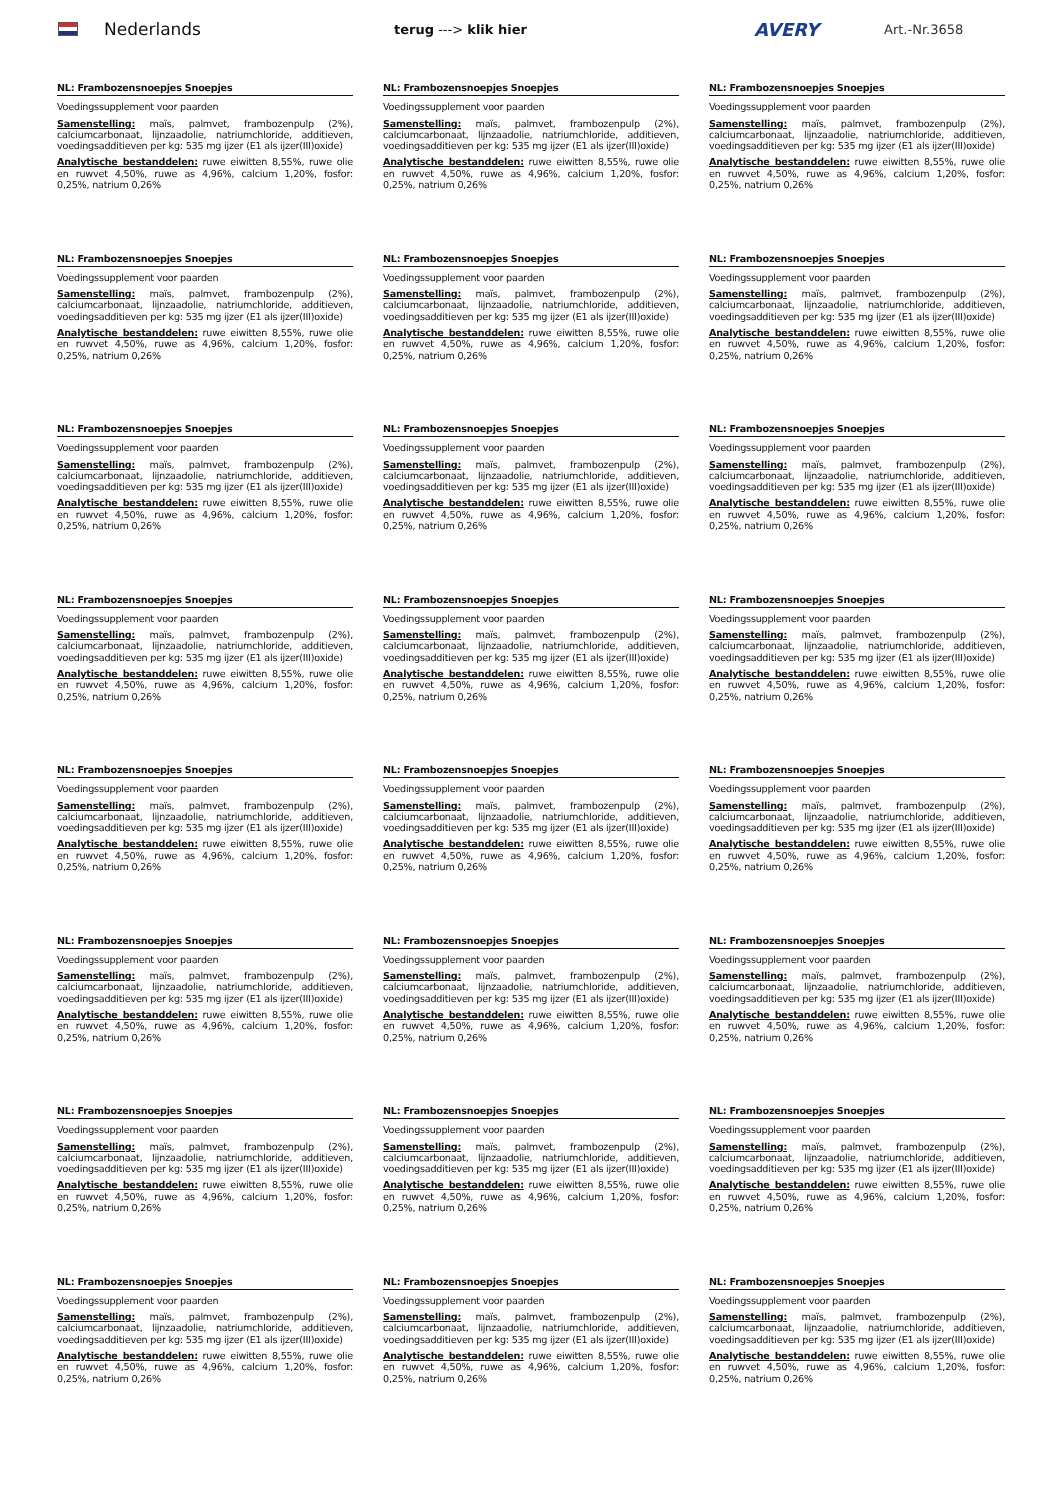Nederlands
terug ---> klik hier
AVERY
Art.-Nr.3658
NL: Frambozensnoepjes Snoepjes
Voedingssupplement voor paarden
Samenstelling: maïs, palmvet, frambozenpulp (2%), calciumcarbonaat, lijnzaadolie, natriumchloride, additieven, voedingsadditieven per kg: 535 mg ijzer (E1 als ijzer(III)oxide)
Analytische bestanddelen: ruwe eiwitten 8,55%, ruwe olie en ruwvet 4,50%, ruwe as 4,96%, calcium 1,20%, fosfor: 0,25%, natrium 0,26%
NL: Frambozensnoepjes Snoepjes
Voedingssupplement voor paarden
Samenstelling: maïs, palmvet, frambozenpulp (2%), calciumcarbonaat, lijnzaadolie, natriumchloride, additieven, voedingsadditieven per kg: 535 mg ijzer (E1 als ijzer(III)oxide)
Analytische bestanddelen: ruwe eiwitten 8,55%, ruwe olie en ruwvet 4,50%, ruwe as 4,96%, calcium 1,20%, fosfor: 0,25%, natrium 0,26%
NL: Frambozensnoepjes Snoepjes
Voedingssupplement voor paarden
Samenstelling: maïs, palmvet, frambozenpulp (2%), calciumcarbonaat, lijnzaadolie, natriumchloride, additieven, voedingsadditieven per kg: 535 mg ijzer (E1 als ijzer(III)oxide)
Analytische bestanddelen: ruwe eiwitten 8,55%, ruwe olie en ruwvet 4,50%, ruwe as 4,96%, calcium 1,20%, fosfor: 0,25%, natrium 0,26%
NL: Frambozensnoepjes Snoepjes
Voedingssupplement voor paarden
Samenstelling: maïs, palmvet, frambozenpulp (2%), calciumcarbonaat, lijnzaadolie, natriumchloride, additieven, voedingsadditieven per kg: 535 mg ijzer (E1 als ijzer(III)oxide)
Analytische bestanddelen: ruwe eiwitten 8,55%, ruwe olie en ruwvet 4,50%, ruwe as 4,96%, calcium 1,20%, fosfor: 0,25%, natrium 0,26%
NL: Frambozensnoepjes Snoepjes
Voedingssupplement voor paarden
Samenstelling: maïs, palmvet, frambozenpulp (2%), calciumcarbonaat, lijnzaadolie, natriumchloride, additieven, voedingsadditieven per kg: 535 mg ijzer (E1 als ijzer(III)oxide)
Analytische bestanddelen: ruwe eiwitten 8,55%, ruwe olie en ruwvet 4,50%, ruwe as 4,96%, calcium 1,20%, fosfor: 0,25%, natrium 0,26%
NL: Frambozensnoepjes Snoepjes
Voedingssupplement voor paarden
Samenstelling: maïs, palmvet, frambozenpulp (2%), calciumcarbonaat, lijnzaadolie, natriumchloride, additieven, voedingsadditieven per kg: 535 mg ijzer (E1 als ijzer(III)oxide)
Analytische bestanddelen: ruwe eiwitten 8,55%, ruwe olie en ruwvet 4,50%, ruwe as 4,96%, calcium 1,20%, fosfor: 0,25%, natrium 0,26%
NL: Frambozensnoepjes Snoepjes
Voedingssupplement voor paarden
Samenstelling: maïs, palmvet, frambozenpulp (2%), calciumcarbonaat, lijnzaadolie, natriumchloride, additieven, voedingsadditieven per kg: 535 mg ijzer (E1 als ijzer(III)oxide)
Analytische bestanddelen: ruwe eiwitten 8,55%, ruwe olie en ruwvet 4,50%, ruwe as 4,96%, calcium 1,20%, fosfor: 0,25%, natrium 0,26%
NL: Frambozensnoepjes Snoepjes
Voedingssupplement voor paarden
Samenstelling: maïs, palmvet, frambozenpulp (2%), calciumcarbonaat, lijnzaadolie, natriumchloride, additieven, voedingsadditieven per kg: 535 mg ijzer (E1 als ijzer(III)oxide)
Analytische bestanddelen: ruwe eiwitten 8,55%, ruwe olie en ruwvet 4,50%, ruwe as 4,96%, calcium 1,20%, fosfor: 0,25%, natrium 0,26%
NL: Frambozensnoepjes Snoepjes
Voedingssupplement voor paarden
Samenstelling: maïs, palmvet, frambozenpulp (2%), calciumcarbonaat, lijnzaadolie, natriumchloride, additieven, voedingsadditieven per kg: 535 mg ijzer (E1 als ijzer(III)oxide)
Analytische bestanddelen: ruwe eiwitten 8,55%, ruwe olie en ruwvet 4,50%, ruwe as 4,96%, calcium 1,20%, fosfor: 0,25%, natrium 0,26%
NL: Frambozensnoepjes Snoepjes
Voedingssupplement voor paarden
Samenstelling: maïs, palmvet, frambozenpulp (2%), calciumcarbonaat, lijnzaadolie, natriumchloride, additieven, voedingsadditieven per kg: 535 mg ijzer (E1 als ijzer(III)oxide)
Analytische bestanddelen: ruwe eiwitten 8,55%, ruwe olie en ruwvet 4,50%, ruwe as 4,96%, calcium 1,20%, fosfor: 0,25%, natrium 0,26%
NL: Frambozensnoepjes Snoepjes
Voedingssupplement voor paarden
Samenstelling: maïs, palmvet, frambozenpulp (2%), calciumcarbonaat, lijnzaadolie, natriumchloride, additieven, voedingsadditieven per kg: 535 mg ijzer (E1 als ijzer(III)oxide)
Analytische bestanddelen: ruwe eiwitten 8,55%, ruwe olie en ruwvet 4,50%, ruwe as 4,96%, calcium 1,20%, fosfor: 0,25%, natrium 0,26%
NL: Frambozensnoepjes Snoepjes
Voedingssupplement voor paarden
Samenstelling: maïs, palmvet, frambozenpulp (2%), calciumcarbonaat, lijnzaadolie, natriumchloride, additieven, voedingsadditieven per kg: 535 mg ijzer (E1 als ijzer(III)oxide)
Analytische bestanddelen: ruwe eiwitten 8,55%, ruwe olie en ruwvet 4,50%, ruwe as 4,96%, calcium 1,20%, fosfor: 0,25%, natrium 0,26%
NL: Frambozensnoepjes Snoepjes
Voedingssupplement voor paarden
Samenstelling: maïs, palmvet, frambozenpulp (2%), calciumcarbonaat, lijnzaadolie, natriumchloride, additieven, voedingsadditieven per kg: 535 mg ijzer (E1 als ijzer(III)oxide)
Analytische bestanddelen: ruwe eiwitten 8,55%, ruwe olie en ruwvet 4,50%, ruwe as 4,96%, calcium 1,20%, fosfor: 0,25%, natrium 0,26%
NL: Frambozensnoepjes Snoepjes
Voedingssupplement voor paarden
Samenstelling: maïs, palmvet, frambozenpulp (2%), calciumcarbonaat, lijnzaadolie, natriumchloride, additieven, voedingsadditieven per kg: 535 mg ijzer (E1 als ijzer(III)oxide)
Analytische bestanddelen: ruwe eiwitten 8,55%, ruwe olie en ruwvet 4,50%, ruwe as 4,96%, calcium 1,20%, fosfor: 0,25%, natrium 0,26%
NL: Frambozensnoepjes Snoepjes
Voedingssupplement voor paarden
Samenstelling: maïs, palmvet, frambozenpulp (2%), calciumcarbonaat, lijnzaadolie, natriumchloride, additieven, voedingsadditieven per kg: 535 mg ijzer (E1 als ijzer(III)oxide)
Analytische bestanddelen: ruwe eiwitten 8,55%, ruwe olie en ruwvet 4,50%, ruwe as 4,96%, calcium 1,20%, fosfor: 0,25%, natrium 0,26%
NL: Frambozensnoepjes Snoepjes
Voedingssupplement voor paarden
Samenstelling: maïs, palmvet, frambozenpulp (2%), calciumcarbonaat, lijnzaadolie, natriumchloride, additieven, voedingsadditieven per kg: 535 mg ijzer (E1 als ijzer(III)oxide)
Analytische bestanddelen: ruwe eiwitten 8,55%, ruwe olie en ruwvet 4,50%, ruwe as 4,96%, calcium 1,20%, fosfor: 0,25%, natrium 0,26%
NL: Frambozensnoepjes Snoepjes
Voedingssupplement voor paarden
Samenstelling: maïs, palmvet, frambozenpulp (2%), calciumcarbonaat, lijnzaadolie, natriumchloride, additieven, voedingsadditieven per kg: 535 mg ijzer (E1 als ijzer(III)oxide)
Analytische bestanddelen: ruwe eiwitten 8,55%, ruwe olie en ruwvet 4,50%, ruwe as 4,96%, calcium 1,20%, fosfor: 0,25%, natrium 0,26%
NL: Frambozensnoepjes Snoepjes
Voedingssupplement voor paarden
Samenstelling: maïs, palmvet, frambozenpulp (2%), calciumcarbonaat, lijnzaadolie, natriumchloride, additieven, voedingsadditieven per kg: 535 mg ijzer (E1 als ijzer(III)oxide)
Analytische bestanddelen: ruwe eiwitten 8,55%, ruwe olie en ruwvet 4,50%, ruwe as 4,96%, calcium 1,20%, fosfor: 0,25%, natrium 0,26%
NL: Frambozensnoepjes Snoepjes
Voedingssupplement voor paarden
Samenstelling: maïs, palmvet, frambozenpulp (2%), calciumcarbonaat, lijnzaadolie, natriumchloride, additieven, voedingsadditieven per kg: 535 mg ijzer (E1 als ijzer(III)oxide)
Analytische bestanddelen: ruwe eiwitten 8,55%, ruwe olie en ruwvet 4,50%, ruwe as 4,96%, calcium 1,20%, fosfor: 0,25%, natrium 0,26%
NL: Frambozensnoepjes Snoepjes
Voedingssupplement voor paarden
Samenstelling: maïs, palmvet, frambozenpulp (2%), calciumcarbonaat, lijnzaadolie, natriumchloride, additieven, voedingsadditieven per kg: 535 mg ijzer (E1 als ijzer(III)oxide)
Analytische bestanddelen: ruwe eiwitten 8,55%, ruwe olie en ruwvet 4,50%, ruwe as 4,96%, calcium 1,20%, fosfor: 0,25%, natrium 0,26%
NL: Frambozensnoepjes Snoepjes
Voedingssupplement voor paarden
Samenstelling: maïs, palmvet, frambozenpulp (2%), calciumcarbonaat, lijnzaadolie, natriumchloride, additieven, voedingsadditieven per kg: 535 mg ijzer (E1 als ijzer(III)oxide)
Analytische bestanddelen: ruwe eiwitten 8,55%, ruwe olie en ruwvet 4,50%, ruwe as 4,96%, calcium 1,20%, fosfor: 0,25%, natrium 0,26%
NL: Frambozensnoepjes Snoepjes
Voedingssupplement voor paarden
Samenstelling: maïs, palmvet, frambozenpulp (2%), calciumcarbonaat, lijnzaadolie, natriumchloride, additieven, voedingsadditieven per kg: 535 mg ijzer (E1 als ijzer(III)oxide)
Analytische bestanddelen: ruwe eiwitten 8,55%, ruwe olie en ruwvet 4,50%, ruwe as 4,96%, calcium 1,20%, fosfor: 0,25%, natrium 0,26%
NL: Frambozensnoepjes Snoepjes
Voedingssupplement voor paarden
Samenstelling: maïs, palmvet, frambozenpulp (2%), calciumcarbonaat, lijnzaadolie, natriumchloride, additieven, voedingsadditieven per kg: 535 mg ijzer (E1 als ijzer(III)oxide)
Analytische bestanddelen: ruwe eiwitten 8,55%, ruwe olie en ruwvet 4,50%, ruwe as 4,96%, calcium 1,20%, fosfor: 0,25%, natrium 0,26%
NL: Frambozensnoepjes Snoepjes
Voedingssupplement voor paarden
Samenstelling: maïs, palmvet, frambozenpulp (2%), calciumcarbonaat, lijnzaadolie, natriumchloride, additieven, voedingsadditieven per kg: 535 mg ijzer (E1 als ijzer(III)oxide)
Analytische bestanddelen: ruwe eiwitten 8,55%, ruwe olie en ruwvet 4,50%, ruwe as 4,96%, calcium 1,20%, fosfor: 0,25%, natrium 0,26%